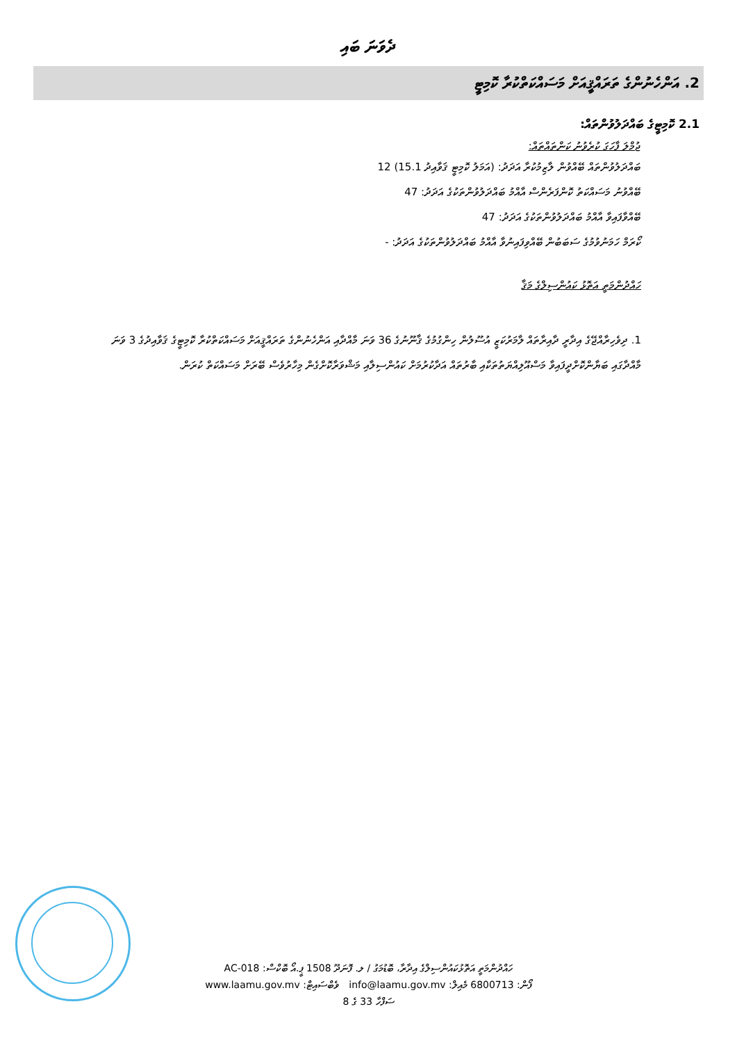ދެވަނަ ބައި
2. އަންހެނުންގެ ތަރައްޤީއަށް މަސައްކަތްކުރާ ކޮމިޓީ
2.1 ކޮމިޓީގެ ބައްދަލުވުންތައް:
ޖުމްލަ ފާހަގަ ކުރެވުނު ކަންތައްތައް:
ބައްދަލުވުންތައް ބޭއްވުން ލާޒިމުކުރާ އަދަދު: (އަމަލު ކޮމިޓީ ޤަވާއިދު 15.1) 12
ބޭއްވުނު މަސައްކަތު ކޮންފަރެންސް އާއްމު ބައްދަލުވުންތަކުގެ އަދަދު: 47
ބޭއްވާފައިވާ އާއްމު ބައްދަލުވުންތަކުގެ އަދަދު: 47
ކޯރަމް ހަމަނުވުމުގެ ސަބަބުން ބޭއްވިފައިނުވާ އާއްމު ބައްދަލުވުންތަކުގެ އަދަދު: -
ހައްދުންމަތީ އަތޮޅު ކައުންސިލްގެ މަޤާ
1. ދިވެހިރާއްޖޭގެ އިދާރީ ދާއިރާތައް ލާމަރުކަޒީ އުސޫލުން ހިންގުމުގެ ޤާނޫނުގެ 36 ވަނަ މާއްދާއި އަންހެނުންގެ ތަރައްޤީއަށް މަސައްކަތްކުރާ ކޮމިޓީގެ ޤަވާއިދުގެ 3 ވަނަ މާއްދާގައި ބަޔާންކޮށްދީފައިވާ މަސްއޫލިއްޔަތުތަކާއި ބާރުތައް އަދާކުރުމަށް ކައުންސިލާއި މަޝްވަރާކޮށްގެން މިހާރުވެސް ބޭރަށް މަސައްކަތް ކުރަން.
ހައްދުންމަތީ އަތޮޅުކައުންސިލްގެ އިދާރާ، ބޮޑުމަގު / ލ. ފޮނަދޫ 1508 ޕީ.އޯ ބޮކްސް: AC-018
ފޯން: 6800713 މެއިލް: info@laamu.gov.mv ވެބްސައިޓް: www.laamu.gov.mv
ސަފްހާ 33 ގެ 8